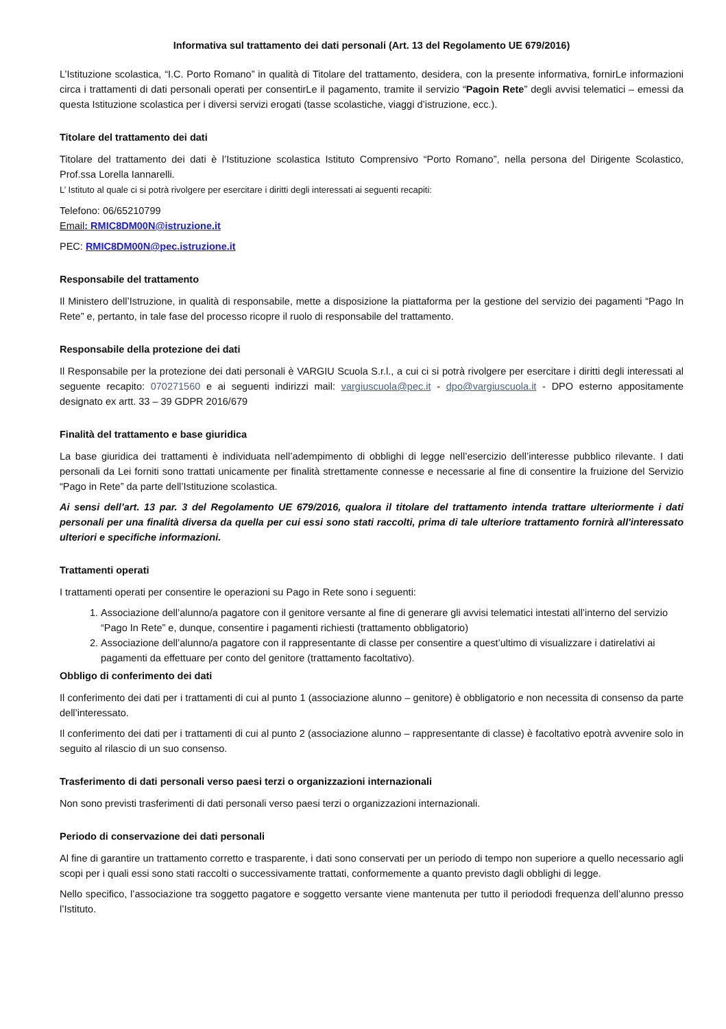Informativa sul trattamento dei dati personali (Art. 13 del Regolamento UE 679/2016)
L’Istituzione scolastica, “I.C. Porto Romano” in qualità di Titolare del trattamento, desidera, con la presente informativa, fornirLe informazioni circa i trattamenti di dati personali operati per consentirLe il pagamento, tramite il servizio “Pagoin Rete” degli avvisi telematici – emessi da questa Istituzione scolastica per i diversi servizi erogati (tasse scolastiche, viaggi d’istruzione, ecc.).
Titolare del trattamento dei dati
Titolare del trattamento dei dati è l’Istituzione scolastica Istituto Comprensivo “Porto Romano”, nella persona del Dirigente Scolastico, Prof.ssa Lorella Iannarelli.
L’ Istituto al quale ci si potrà rivolgere per esercitare i diritti degli interessati ai seguenti recapiti:
Telefono: 06/65210799
Email: RMIC8DM00N@istruzione.it
PEC: RMIC8DM00N@pec.istruzione.it
Responsabile del trattamento
Il Ministero dell’Istruzione, in qualità di responsabile, mette a disposizione la piattaforma per la gestione del servizio dei pagamenti “Pago In Rete” e, pertanto, in tale fase del processo ricopre il ruolo di responsabile del trattamento.
Responsabile della protezione dei dati
Il Responsabile per la protezione dei dati personali è VARGIU Scuola S.r.l., a cui ci si potrà rivolgere per esercitare i diritti degli interessati al seguente recapito: 070271560 e ai seguenti indirizzi mail: vargiuscuola@pec.it - dpo@vargiuscuola.it - DPO esterno appositamente designato ex artt. 33 – 39 GDPR 2016/679
Finalità del trattamento e base giuridica
La base giuridica dei trattamenti è individuata nell’adempimento di obblighi di legge nell’esercizio dell’interesse pubblico rilevante. I dati personali da Lei forniti sono trattati unicamente per finalità strettamente connesse e necessarie al fine di consentire la fruizione del Servizio “Pago in Rete” da parte dell’Istituzione scolastica.
Ai sensi dell’art. 13 par. 3 del Regolamento UE 679/2016, qualora il titolare del trattamento intenda trattare ulteriormente i dati personali per una finalità diversa da quella per cui essi sono stati raccolti, prima di tale ulteriore trattamento fornirà all'interessato ulteriori e specifiche informazioni.
Trattamenti operati
I trattamenti operati per consentire le operazioni su Pago in Rete sono i seguenti:
1. Associazione dell’alunno/a pagatore con il genitore versante al fine di generare gli avvisi telematici intestati all’interno del servizio “Pago In Rete” e, dunque, consentire i pagamenti richiesti (trattamento obbligatorio)
2. Associazione dell’alunno/a pagatore con il rappresentante di classe per consentire a quest’ultimo di visualizzare i datirelativi ai pagamenti da effettuare per conto del genitore (trattamento facoltativo).
Obbligo di conferimento dei dati
Il conferimento dei dati per i trattamenti di cui al punto 1 (associazione alunno – genitore) è obbligatorio e non necessita di consenso da parte dell’interessato.
Il conferimento dei dati per i trattamenti di cui al punto 2 (associazione alunno – rappresentante di classe) è facoltativo epotrà avvenire solo in seguito al rilascio di un suo consenso.
Trasferimento di dati personali verso paesi terzi o organizzazioni internazionali
Non sono previsti trasferimenti di dati personali verso paesi terzi o organizzazioni internazionali.
Periodo di conservazione dei dati personali
Al fine di garantire un trattamento corretto e trasparente, i dati sono conservati per un periodo di tempo non superiore a quello necessario agli scopi per i quali essi sono stati raccolti o successivamente trattati, conformemente a quanto previsto dagli obblighi di legge.
Nello specifico, l’associazione tra soggetto pagatore e soggetto versante viene mantenuta per tutto il periododi frequenza dell’alunno presso l’Istituto.